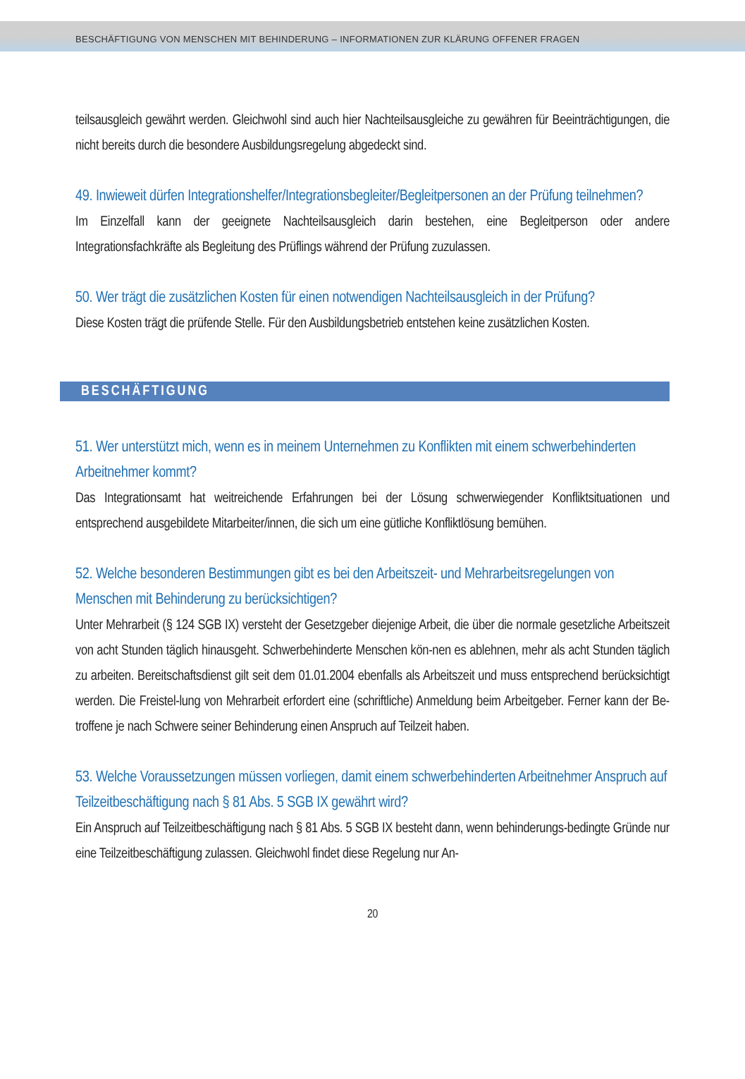BESCHÄFTIGUNG VON MENSCHEN MIT BEHINDERUNG – INFORMATIONEN ZUR KLÄRUNG OFFENER FRAGEN
teilsausgleich gewährt werden. Gleichwohl sind auch hier Nachteilsausgleiche zu gewähren für Beeinträchtigungen, die nicht bereits durch die besondere Ausbildungsregelung abgedeckt sind.
49. Inwieweit dürfen Integrationshelfer/Integrationsbegleiter/Begleitpersonen an der Prüfung teilnehmen?
Im Einzelfall kann der geeignete Nachteilsausgleich darin bestehen, eine Begleitperson oder andere Integrationsfachkräfte als Begleitung des Prüflings während der Prüfung zuzulassen.
50. Wer trägt die zusätzlichen Kosten für einen notwendigen Nachteilsausgleich in der Prüfung?
Diese Kosten trägt die prüfende Stelle. Für den Ausbildungsbetrieb entstehen keine zusätzlichen Kosten.
BESCHÄFTIGUNG
51. Wer unterstützt mich, wenn es in meinem Unternehmen zu Konflikten mit einem schwerbehinderten Arbeitnehmer kommt?
Das Integrationsamt hat weitreichende Erfahrungen bei der Lösung schwerwiegender Konfliktsituationen und entsprechend ausgebildete Mitarbeiter/innen, die sich um eine gütliche Konfliktlösung bemühen.
52. Welche besonderen Bestimmungen gibt es bei den Arbeitszeit- und Mehrarbeitsregelungen von Menschen mit Behinderung zu berücksichtigen?
Unter Mehrarbeit (§ 124 SGB IX) versteht der Gesetzgeber diejenige Arbeit, die über die normale gesetzliche Arbeitszeit von acht Stunden täglich hinausgeht. Schwerbehinderte Menschen kön-nen es ablehnen, mehr als acht Stunden täglich zu arbeiten. Bereitschaftsdienst gilt seit dem 01.01.2004 ebenfalls als Arbeitszeit und muss entsprechend berücksichtigt werden. Die Freistel-lung von Mehrarbeit erfordert eine (schriftliche) Anmeldung beim Arbeitgeber. Ferner kann der Be-troffene je nach Schwere seiner Behinderung einen Anspruch auf Teilzeit haben.
53. Welche Voraussetzungen müssen vorliegen, damit einem schwerbehinderten Arbeitnehmer Anspruch auf Teilzeitbeschäftigung nach § 81 Abs. 5 SGB IX gewährt wird?
Ein Anspruch auf Teilzeitbeschäftigung nach § 81 Abs. 5 SGB IX besteht dann, wenn behinderungs-bedingte Gründe nur eine Teilzeitbeschäftigung zulassen. Gleichwohl findet diese Regelung nur An-
20